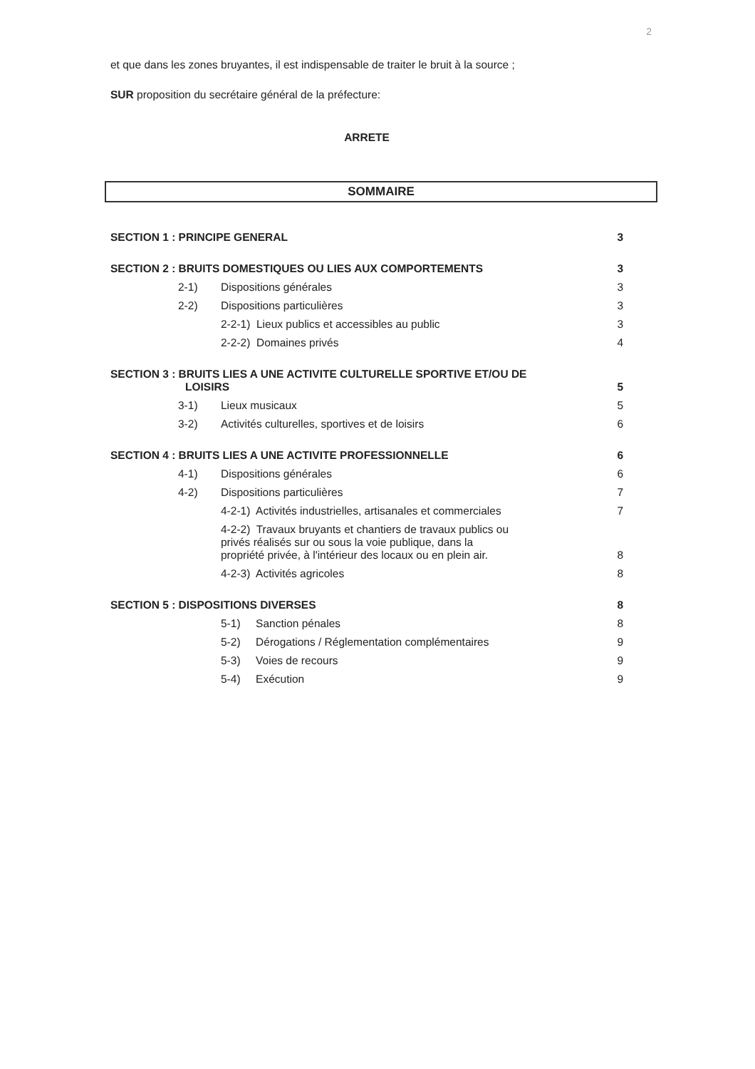2
et que dans les zones bruyantes, il est indispensable de traiter le bruit à la source ;
SUR proposition du secrétaire général de la préfecture:
ARRETE
SOMMAIRE
| SECTION 1 : PRINCIPE GENERAL | | | 3 |
| SECTION 2 : BRUITS DOMESTIQUES OU LIES AUX COMPORTEMENTS | | | 3 |
| | 2-1) | Dispositions générales | 3 |
| | 2-2) | Dispositions particulières | 3 |
| | | 2-2-1) Lieux publics et accessibles au public | 3 |
| | | 2-2-2) Domaines privés | 4 |
| SECTION 3 : BRUITS LIES A UNE ACTIVITE CULTURELLE SPORTIVE ET/OU DE LOISIRS | | | 5 |
| | 3-1) | Lieux musicaux | 5 |
| | 3-2) | Activités culturelles, sportives et de loisirs | 6 |
| SECTION 4 : BRUITS LIES A UNE ACTIVITE PROFESSIONNELLE | | | 6 |
| | 4-1) | Dispositions générales | 6 |
| | 4-2) | Dispositions particulières | 7 |
| | | 4-2-1) Activités industrielles, artisanales et commerciales | 7 |
| | | 4-2-2) Travaux bruyants et chantiers de travaux publics ou privés réalisés sur ou sous la voie publique, dans la propriété privée, à l'intérieur des locaux ou en plein air. | 8 |
| | | 4-2-3) Activités agricoles | 8 |
| SECTION 5 : DISPOSITIONS DIVERSES | | | 8 |
| | | 5-1) Sanction pénales | 8 |
| | | 5-2) Dérogations / Réglementation complémentaires | 9 |
| | | 5-3) Voies de recours | 9 |
| | | 5-4) Exécution | 9 |